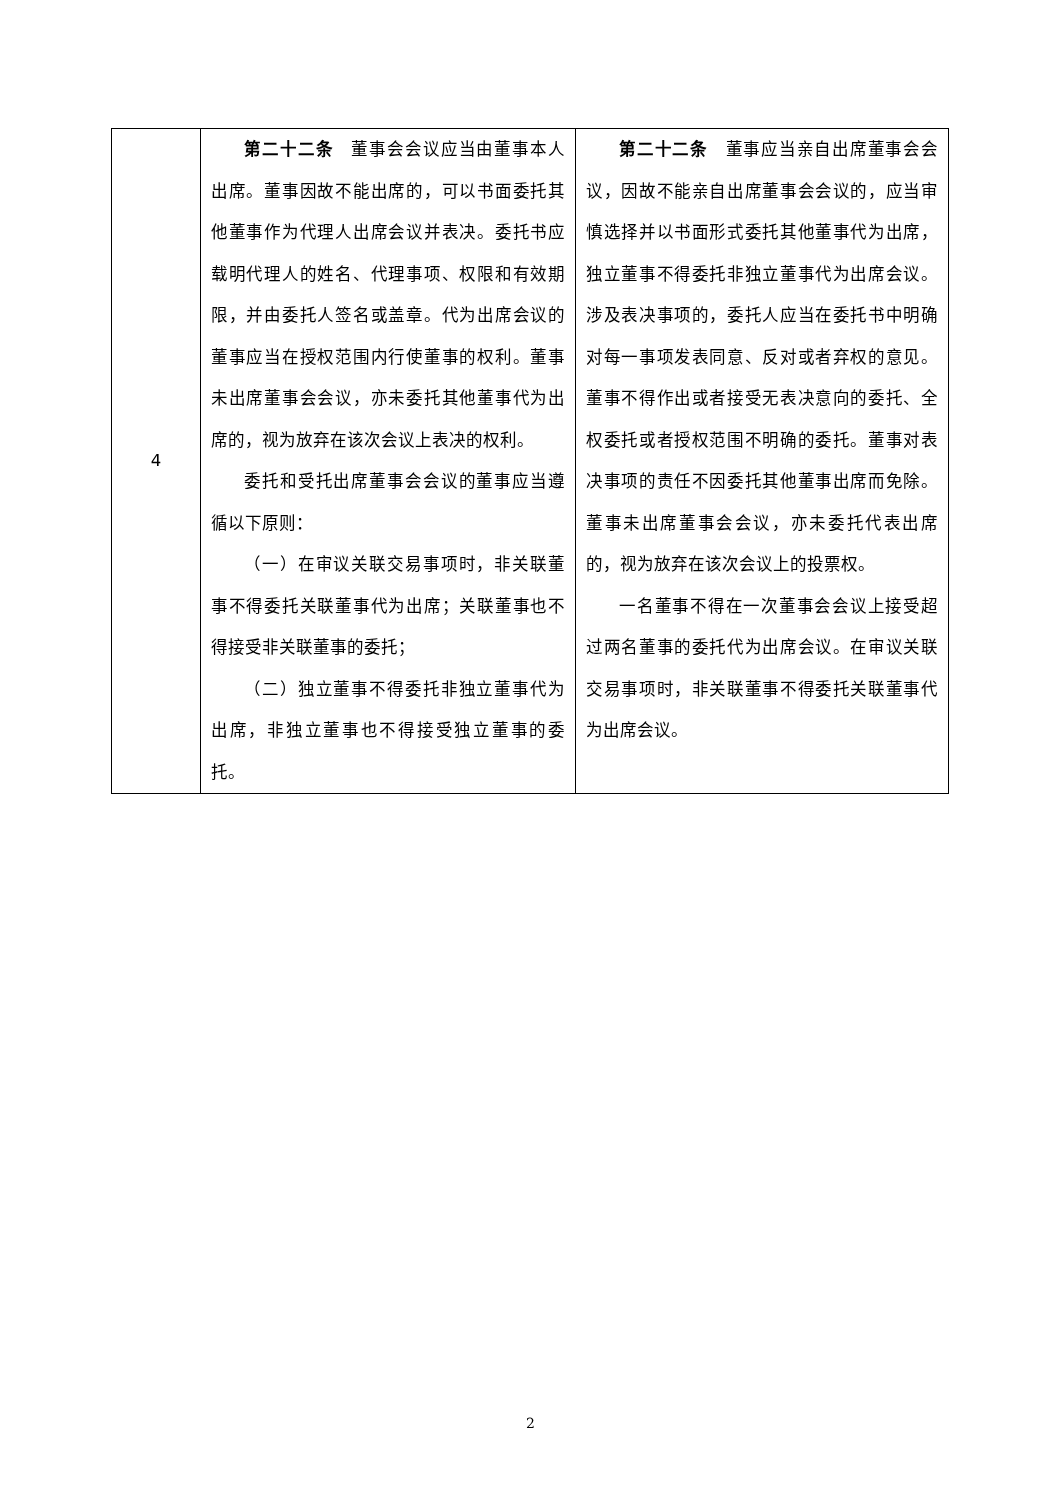| 4 | 第二十二条 董事会会议应当由董事本人出席。董事因故不能出席的，可以书面委托其他董事作为代理人出席会议并表决。委托书应载明代理人的姓名、代理事项、权限和有效期限，并由委托人签名或盖章。代为出席会议的董事应当在授权范围内行使董事的权利。董事未出席董事会会议，亦未委托其他董事代为出席的，视为放弃在该次会议上表决的权利。 委托和受托出席董事会会议的董事应当遵循以下原则： （一）在审议关联交易事项时，非关联董事不得委托关联董事代为出席；关联董事也不得接受非关联董事的委托； （二）独立董事不得委托非独立董事代为出席，非独立董事也不得接受独立董事的委托。 | 第二十二条 董事应当亲自出席董事会会议，因故不能亲自出席董事会会议的，应当审慎选择并以书面形式委托其他董事代为出席，独立董事不得委托非独立董事代为出席会议。涉及表决事项的，委托人应当在委托书中明确对每一事项发表同意、反对或者弃权的意见。董事不得作出或者接受无表决意向的委托、全权委托或者授权范围不明确的委托。董事对表决事项的责任不因委托其他董事出席而免除。董事未出席董事会会议，亦未委托代表出席的，视为放弃在该次会议上的投票权。 一名董事不得在一次董事会会议上接受超过两名董事的委托代为出席会议。在审议关联交易事项时，非关联董事不得委托关联董事代为出席会议。 |
2